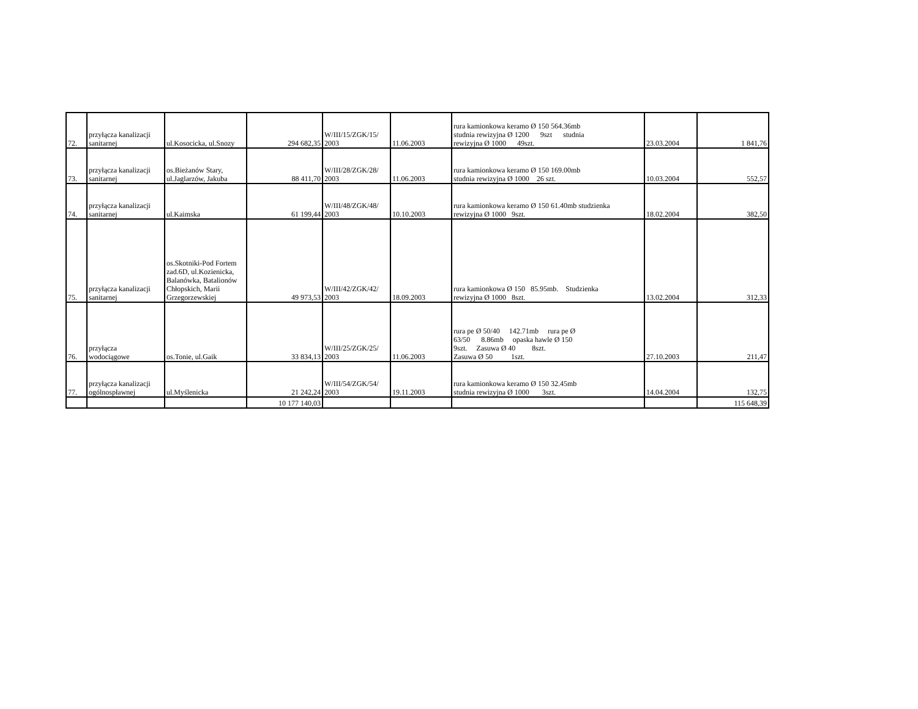| 72. | przyłącza kanalizacji sanitarnej | ul.Kosocicka, ul.Snozy | 294 682,35 | W/III/15/ZGK/15/ 2003 | 11.06.2003 | rura kamionkowa keramo Ø 150 564.36mb studnia rewizyjna Ø 1200 9szt studnia rewizyjna Ø 1000 49szt. | 23.03.2004 | 1 841,76 |
| 73. | przyłącza kanalizacji sanitarnej | os.Bieżanów Stary, ul.Jaglarzów, Jakuba | 88 411,70 | W/III/28/ZGK/28/ 2003 | 11.06.2003 | rura kamionkowa keramo Ø 150 169.00mb studnia rewizyjna Ø 1000 26 szt. | 10.03.2004 | 552,57 |
| 74. | przyłącza kanalizacji sanitarnej | ul.Kaimska | 61 199,44 | W/III/48/ZGK/48/ 2003 | 10.10.2003 | rura kamionkowa keramo Ø 150 61.40mb studzienka rewizyjna Ø 1000 9szt. | 18.02.2004 | 382,50 |
| 75. | przyłącza kanalizacji sanitarnej | os.Skotniki-Pod Fortem zad.6D, ul.Kozienicka, Balanówka, Batalionów Chłopskich, Marii Grzegorzewskiej | 49 973,53 | W/III/42/ZGK/42/ 2003 | 18.09.2003 | rura kamionkowa Ø 150 85.95mb. Studzienka rewizyjna Ø 1000 8szt. | 13.02.2004 | 312,33 |
| 76. | przyłącza wodociągowe | os.Tonie, ul.Gaik | 33 834,13 | W/III/25/ZGK/25/ 2003 | 11.06.2003 | rura pe Ø 50/40 142.71mb rura pe Ø 63/50 8.86mb opaska hawle Ø 150 9szt. Zasuwa Ø 40 8szt. Zasuwa Ø 50 1szt. | 27.10.2003 | 211,47 |
| 77. | przyłącza kanalizacji ogólnospławnej | ul.Myślenicka | 21 242,24 | W/III/54/ZGK/54/ 2003 | 19.11.2003 | rura kamionkowa keramo Ø 150 32.45mb studnia rewizyjna Ø 1000 3szt. | 14.04.2004 | 132,75 |
| | | | 10 177 140,03 | | | | | 115 648,39 |